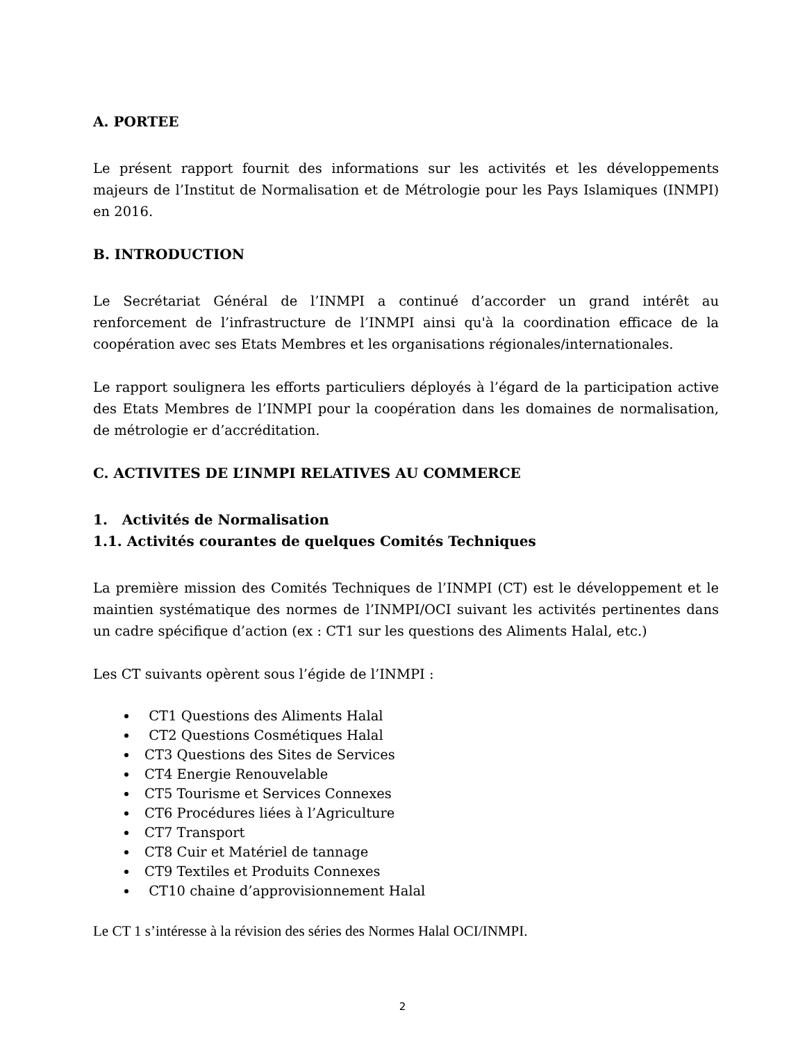A. PORTEE
Le présent rapport fournit des informations sur les activités et les développements majeurs de l’Institut de Normalisation et de Métrologie pour les Pays Islamiques (INMPI) en 2016.
B. INTRODUCTION
Le Secrétariat Général de l’INMPI a continué d’accorder un grand intérêt au renforcement de l’infrastructure de l’INMPI ainsi qu'à la coordination efficace de la coopération avec ses Etats Membres et les organisations régionales/internationales.
Le rapport soulignera les efforts particuliers déployés à l’égard de la participation active des Etats Membres de l’INMPI pour la coopération dans les domaines de normalisation, de métrologie er d’accréditation.
C. ACTIVITES DE L’INMPI RELATIVES AU COMMERCE
1. Activités de Normalisation
1.1. Activités courantes de quelques Comités Techniques
La première mission des Comités Techniques de l’INMPI (CT) est le développement et le maintien systématique des normes de l’INMPI/OCI suivant les activités pertinentes dans un cadre spécifique d’action (ex : CT1 sur les questions des Aliments Halal, etc.)
Les CT suivants opèrent sous l’égide de l’INMPI :
CT1 Questions des Aliments Halal
CT2 Questions Cosmétiques Halal
CT3 Questions des Sites de Services
CT4 Energie Renouvelable
CT5 Tourisme et Services Connexes
CT6 Procédures liées à l’Agriculture
CT7 Transport
CT8 Cuir et Matériel de tannage
CT9 Textiles et Produits Connexes
CT10 chaine d’approvisionnement Halal
Le CT 1 s’intéresse à la révision des séries des Normes Halal OCI/INMPI.
2